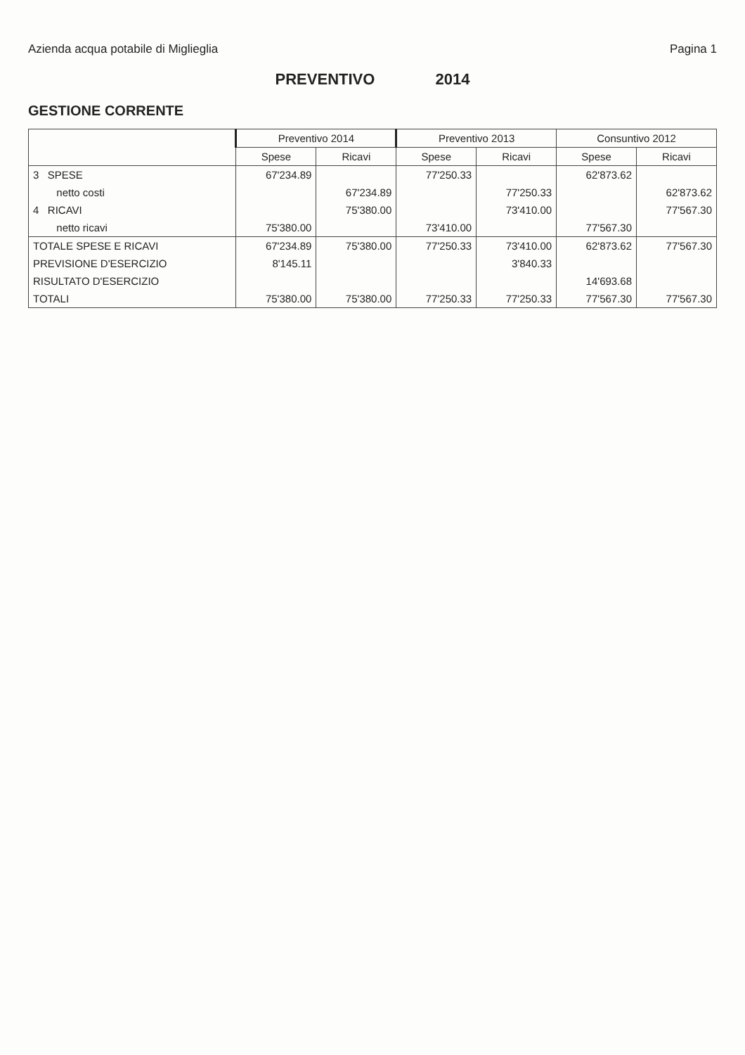Azienda acqua potabile di Miglieglia
Pagina 1
PREVENTIVO 2014
GESTIONE CORRENTE
| | Preventivo 2014 | | Preventivo 2013 | | Consuntivo 2012 | |
| --- | --- | --- | --- | --- | --- | --- |
| | Spese | Ricavi | Spese | Ricavi | Spese | Ricavi |
| 3 SPESE | 67'234.89 | | 77'250.33 | | 62'873.62 | |
| netto costi | | 67'234.89 | | 77'250.33 | | 62'873.62 |
| 4 RICAVI | | 75'380.00 | | 73'410.00 | | 77'567.30 |
| netto ricavi | 75'380.00 | | 73'410.00 | | 77'567.30 | |
| TOTALE SPESE E RICAVI | 67'234.89 | 75'380.00 | 77'250.33 | 73'410.00 | 62'873.62 | 77'567.30 |
| PREVISIONE D'ESERCIZIO | 8'145.11 | | | 3'840.33 | | |
| RISULTATO D'ESERCIZIO | | | | | 14'693.68 | |
| TOTALI | 75'380.00 | 75'380.00 | 77'250.33 | 77'250.33 | 77'567.30 | 77'567.30 |